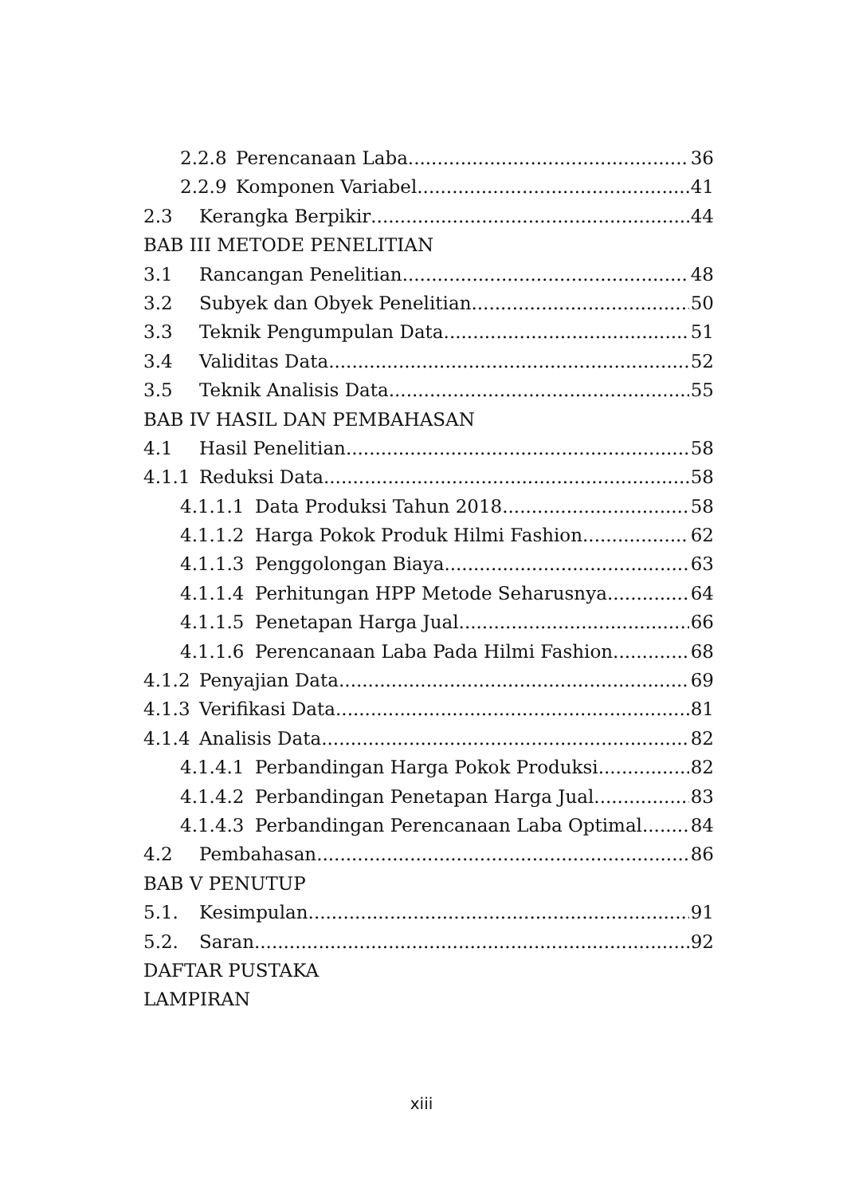2.2.8 Perencanaan Laba 36
2.2.9 Komponen Variabel 41
2.3 Kerangka Berpikir 44
BAB III METODE PENELITIAN
3.1 Rancangan Penelitian 48
3.2 Subyek dan Obyek Penelitian 50
3.3 Teknik Pengumpulan Data 51
3.4 Validitas Data 52
3.5 Teknik Analisis Data 55
BAB IV HASIL DAN PEMBAHASAN
4.1 Hasil Penelitian. 58
4.1.1 Reduksi Data. 58
4.1.1.1 Data Produksi Tahun 2018. 58
4.1.1.2 Harga Pokok Produk Hilmi Fashion. 62
4.1.1.3 Penggolongan Biaya. 63
4.1.1.4 Perhitungan HPP Metode Seharusnya. 64
4.1.1.5 Penetapan Harga Jual. 66
4.1.1.6 Perencanaan Laba Pada Hilmi Fashion. 68
4.1.2 Penyajian Data. 69
4.1.3 Verifikasi Data. 81
4.1.4 Analisis Data. 82
4.1.4.1 Perbandingan Harga Pokok Produksi. 82
4.1.4.2 Perbandingan Penetapan Harga Jual. 83
4.1.4.3 Perbandingan Perencanaan Laba Optimal. 84
4.2 Pembahasan. 86
BAB V PENUTUP
5.1. Kesimpulan. 91
5.2. Saran 92
DAFTAR PUSTAKA
LAMPIRAN
xiii